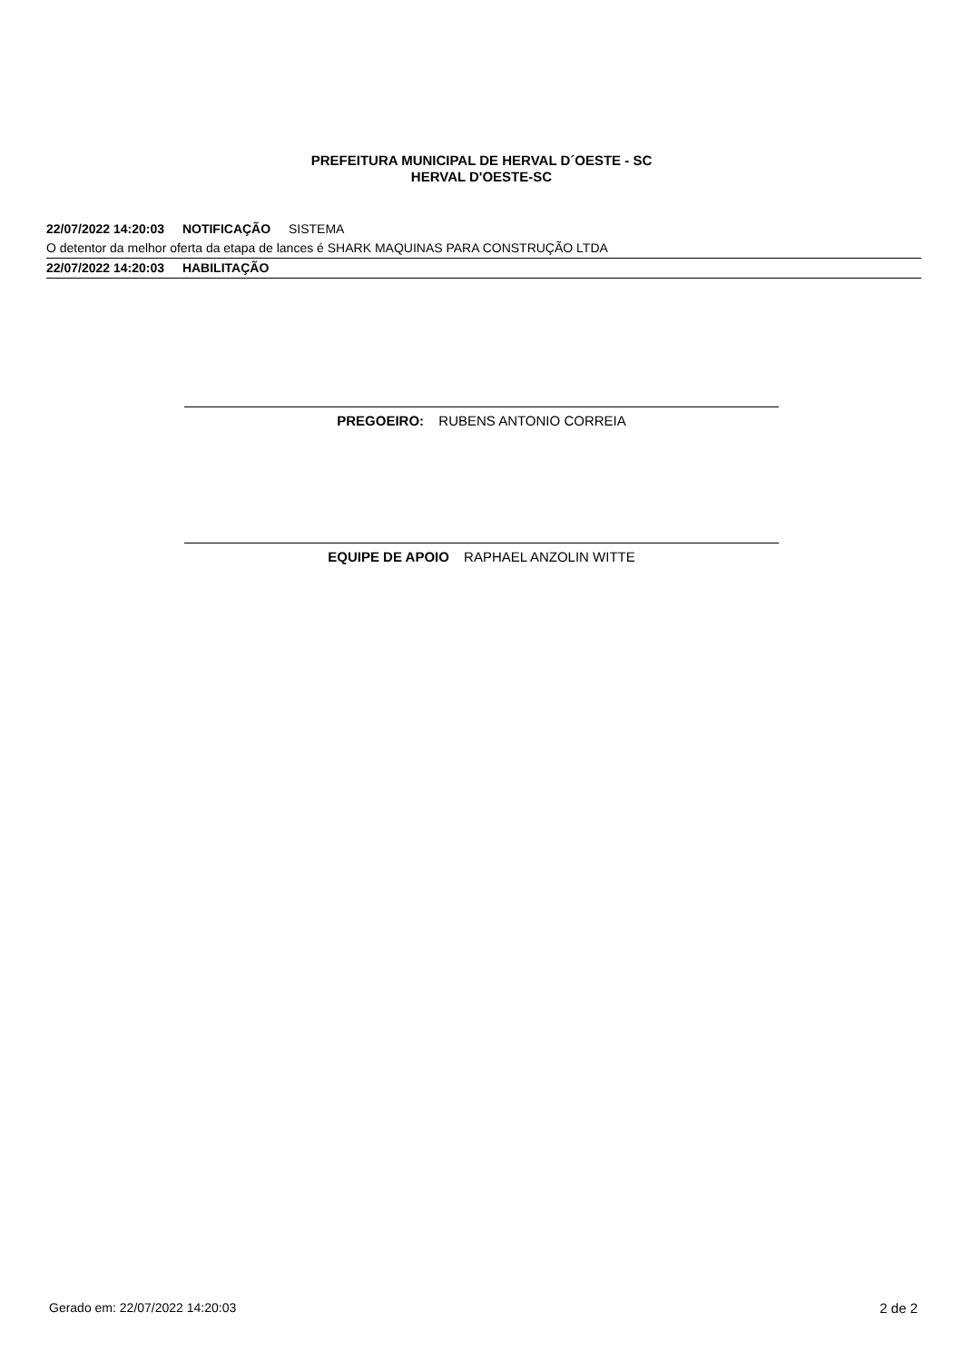PREFEITURA MUNICIPAL DE HERVAL D´OESTE - SC
HERVAL D'OESTE-SC
22/07/2022 14:20:03 NOTIFICAÇÃO SISTEMA
O detentor da melhor oferta da etapa de lances é SHARK MAQUINAS PARA CONSTRUÇÃO LTDA
22/07/2022 14:20:03 HABILITAÇÃO
PREGOEIRO: RUBENS ANTONIO CORREIA
EQUIPE DE APOIO RAPHAEL ANZOLIN WITTE
Gerado em: 22/07/2022 14:20:03 2 de 2